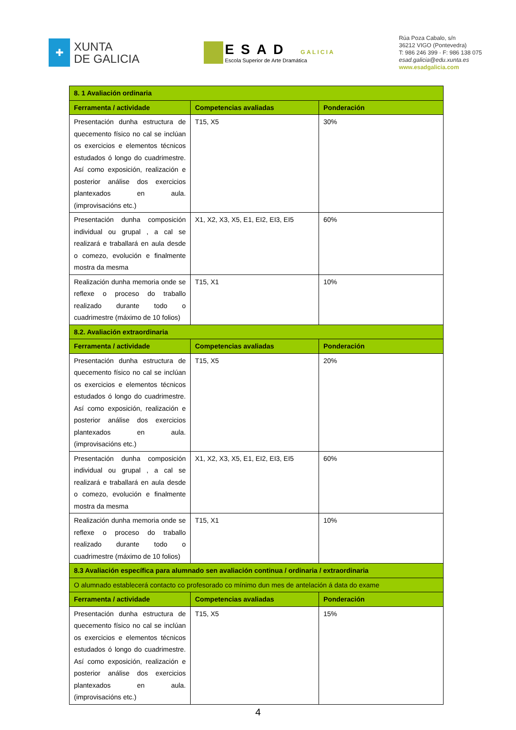✚
XUNTA
DE GALICIA
ESAD GALICIA
Escola Superior de Arte Dramática
Rúa Poza Cabalo, s/n
36212 VIGO (Pontevedra)
T: 986 246 399 · F: 986 138 075
esad.galicia@edu.xunta.es
www.esadgalicia.com
| 8. 1 Avaliación ordinaria | | |
| Ferramenta / actividade | Competencias avaliadas | Ponderación |
| Presentación dunha estructura de quecemento físico no cal se inclúan os exercicios e elementos técnicos estudados ó longo do cuadrimestre. Así como exposición, realización e posterior análise dos exercicios plantexados en aula. (improvisacións etc.) | T15, X5 | 30% |
| Presentación dunha composición individual ou grupal , a cal se realizará e traballará en aula desde o comezo, evolución e finalmente mostra da mesma | X1, X2, X3, X5, E1, EI2, EI3, EI5 | 60% |
| Realización dunha memoria onde se reflexe o proceso do traballo realizado durante todo o cuadrimestre (máximo de 10 folios) | T15, X1 | 10% |
| 8.2. Avaliación extraordinaria | | |
| Ferramenta / actividade | Competencias avaliadas | Ponderación |
| Presentación dunha estructura de quecemento físico no cal se inclúan os exercicios e elementos técnicos estudados ó longo do cuadrimestre. Así como exposición, realización e posterior análise dos exercicios plantexados en aula. (improvisacións etc.) | T15, X5 | 20% |
| Presentación dunha composición individual ou grupal , a cal se realizará e traballará en aula desde o comezo, evolución e finalmente mostra da mesma | X1, X2, X3, X5, E1, EI2, EI3, EI5 | 60% |
| Realización dunha memoria onde se reflexe o proceso do traballo realizado durante todo o cuadrimestre (máximo de 10 folios) | T15, X1 | 10% |
| 8.3 Avaliación específica para alumnado sen avaliación continua / ordinaria / extraordinaria | | |
| O alumnado establecerá contacto co profesorado co mínimo dun mes de antelación á data do exame | | |
| Ferramenta / actividade | Competencias avaliadas | Ponderación |
| Presentación dunha estructura de quecemento físico no cal se inclúan os exercicios e elementos técnicos estudados ó longo do cuadrimestre. Así como exposición, realización e posterior análise dos exercicios plantexados en aula. (improvisacións etc.) | T15, X5 | 15% |
4